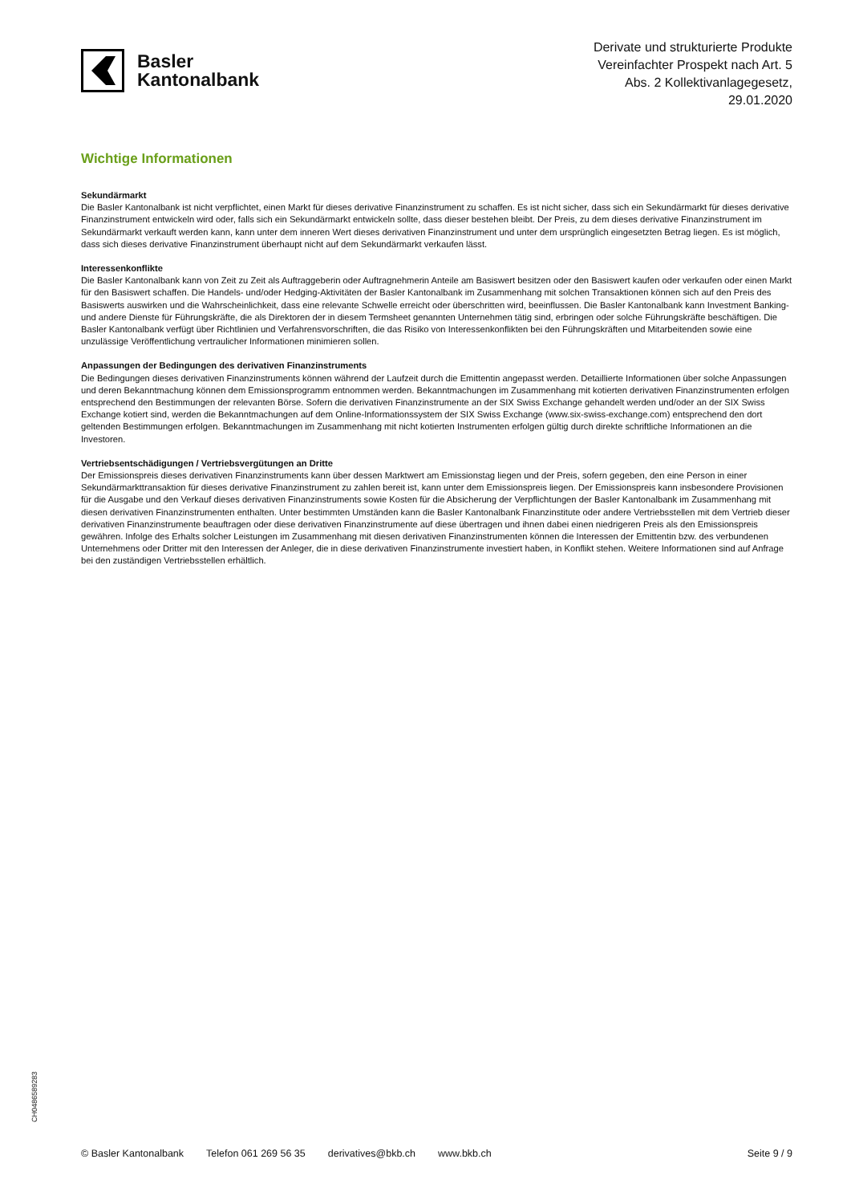Basler
Kantonalbank
Derivate und strukturierte Produkte
Vereinfachter Prospekt nach Art. 5
Abs. 2 Kollektivanlagegesetz,
29.01.2020
Wichtige Informationen
Sekundärmarkt
Die Basler Kantonalbank ist nicht verpflichtet, einen Markt für dieses derivative Finanzinstrument zu schaffen. Es ist nicht sicher, dass sich ein Sekundärmarkt für dieses derivative Finanzinstrument entwickeln wird oder, falls sich ein Sekundärmarkt entwickeln sollte, dass dieser bestehen bleibt. Der Preis, zu dem dieses derivative Finanzinstrument im Sekundärmarkt verkauft werden kann, kann unter dem inneren Wert dieses derivativen Finanzinstrument und unter dem ursprünglich eingesetzten Betrag liegen. Es ist möglich, dass sich dieses derivative Finanzinstrument überhaupt nicht auf dem Sekundärmarkt verkaufen lässt.
Interessenkonflikte
Die Basler Kantonalbank kann von Zeit zu Zeit als Auftraggeberin oder Auftragnehmerin Anteile am Basiswert besitzen oder den Basiswert kaufen oder verkaufen oder einen Markt für den Basiswert schaffen. Die Handels- und/oder Hedging-Aktivitäten der Basler Kantonalbank im Zusammenhang mit solchen Transaktionen können sich auf den Preis des Basiswerts auswirken und die Wahrscheinlichkeit, dass eine relevante Schwelle erreicht oder überschritten wird, beeinflussen. Die Basler Kantonalbank kann Investment Banking- und andere Dienste für Führungskräfte, die als Direktoren der in diesem Termsheet genannten Unternehmen tätig sind, erbringen oder solche Führungskräfte beschäftigen. Die Basler Kantonalbank verfügt über Richtlinien und Verfahrensvorschriften, die das Risiko von Interessenkonflikten bei den Führungskräften und Mitarbeitenden sowie eine unzulässige Veröffentlichung vertraulicher Informationen minimieren sollen.
Anpassungen der Bedingungen des derivativen Finanzinstruments
Die Bedingungen dieses derivativen Finanzinstruments können während der Laufzeit durch die Emittentin angepasst werden. Detaillierte Informationen über solche Anpassungen und deren Bekanntmachung können dem Emissionsprogramm entnommen werden. Bekanntmachungen im Zusammenhang mit kotierten derivativen Finanzinstrumenten erfolgen entsprechend den Bestimmungen der relevanten Börse. Sofern die derivativen Finanzinstrumente an der SIX Swiss Exchange gehandelt werden und/oder an der SIX Swiss Exchange kotiert sind, werden die Bekanntmachungen auf dem Online-Informationssystem der SIX Swiss Exchange (www.six-swiss-exchange.com) entsprechend den dort geltenden Bestimmungen erfolgen. Bekanntmachungen im Zusammenhang mit nicht kotierten Instrumenten erfolgen gültig durch direkte schriftliche Informationen an die Investoren.
Vertriebsentschädigungen / Vertriebsvergütungen an Dritte
Der Emissionspreis dieses derivativen Finanzinstruments kann über dessen Marktwert am Emissionstag liegen und der Preis, sofern gegeben, den eine Person in einer Sekundärmarkttransaktion für dieses derivative Finanzinstrument zu zahlen bereit ist, kann unter dem Emissionspreis liegen. Der Emissionspreis kann insbesondere Provisionen für die Ausgabe und den Verkauf dieses derivativen Finanzinstruments sowie Kosten für die Absicherung der Verpflichtungen der Basler Kantonalbank im Zusammenhang mit diesen derivativen Finanzinstrumenten enthalten. Unter bestimmten Umständen kann die Basler Kantonalbank Finanzinstitute oder andere Vertriebsstellen mit dem Vertrieb dieser derivativen Finanzinstrumente beauftragen oder diese derivativen Finanzinstrumente auf diese übertragen und ihnen dabei einen niedrigeren Preis als den Emissionspreis gewähren. Infolge des Erhalts solcher Leistungen im Zusammenhang mit diesen derivativen Finanzinstrumenten können die Interessen der Emittentin bzw. des verbundenen Unternehmens oder Dritter mit den Interessen der Anleger, die in diese derivativen Finanzinstrumente investiert haben, in Konflikt stehen. Weitere Informationen sind auf Anfrage bei den zuständigen Vertriebsstellen erhältlich.
CH0486589283
© Basler Kantonalbank Telefon 061 269 56 35 derivatives@bkb.ch www.bkb.ch Seite 9 / 9